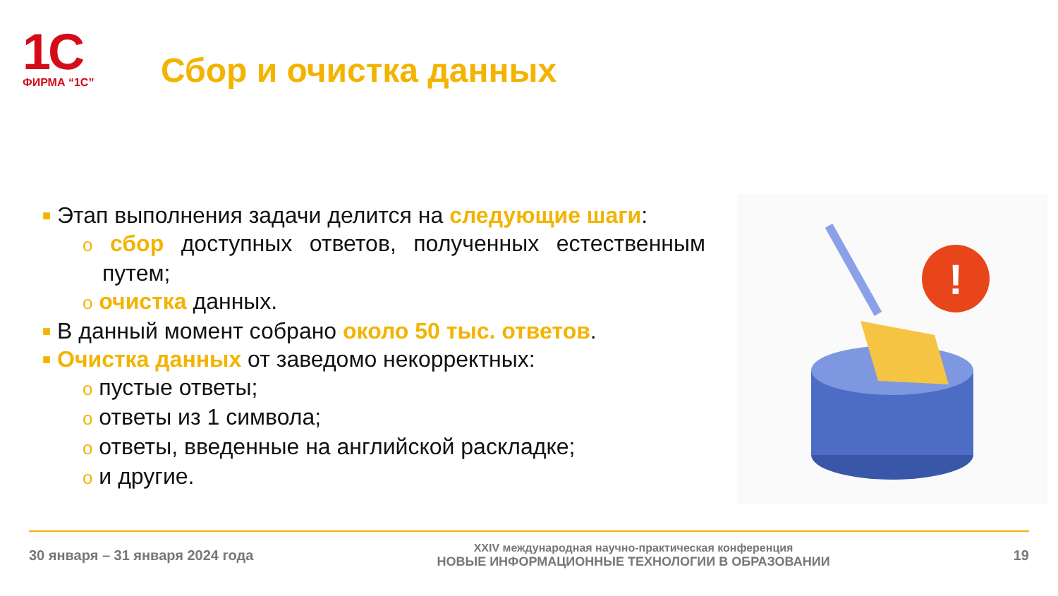1C
ФИРМА “1С”
Сбор и очистка данных
■ Этап выполнения задачи делится на следующие шаги:
o сбор доступных ответов, полученных естественным путем;
o очистка данных.
■ В данный момент собрано около 50 тыс. ответов.
■ Очистка данных от заведомо некорректных:
o пустые ответы;
o ответы из 1 символа;
o ответы, введенные на английской раскладке;
o и другие.
!
30 января – 31 января 2024 года
XXIV международная научно-практическая конференция
НОВЫЕ ИНФОРМАЦИОННЫЕ ТЕХНОЛОГИИ В ОБРАЗОВАНИИ
19